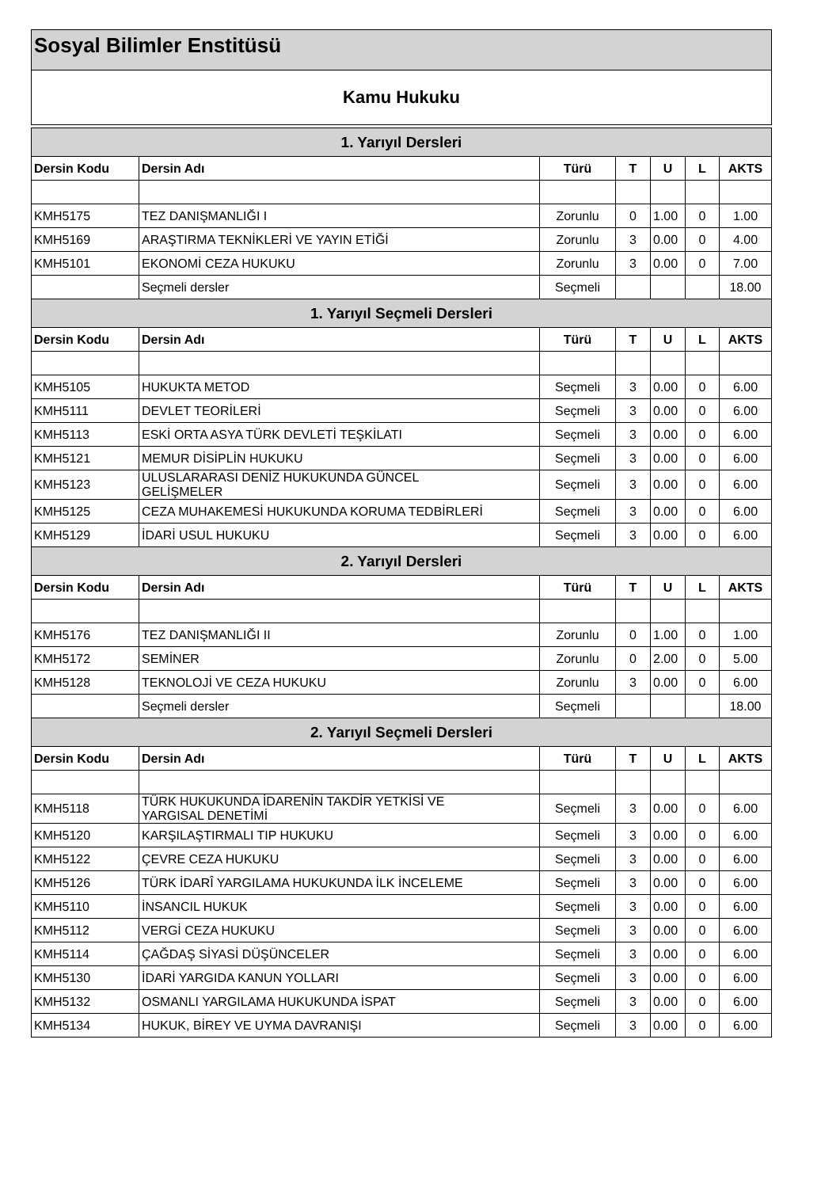Sosyal Bilimler Enstitüsü
Kamu Hukuku
| 1. Yarıyıl Dersleri | | | | | | |
| Dersin Kodu | Dersin Adı | Türü | T | U | L | AKTS |
| KMH5175 | TEZ DANIŞMANLIĞI I | Zorunlu | 0 | 1.00 | 0 | 1.00 |
| KMH5169 | ARAŞTIRMA TEKNİKLERİ VE YAYIN ETİĞİ | Zorunlu | 3 | 0.00 | 0 | 4.00 |
| KMH5101 | EKONOMİ CEZA HUKUKU | Zorunlu | 3 | 0.00 | 0 | 7.00 |
| | Seçmeli dersler | Seçmeli | | | | 18.00 |
| 1. Yarıyıl Seçmeli Dersleri | | | | | | |
| Dersin Kodu | Dersin Adı | Türü | T | U | L | AKTS |
| KMH5105 | HUKUKTA METOD | Seçmeli | 3 | 0.00 | 0 | 6.00 |
| KMH5111 | DEVLET TEORİLERİ | Seçmeli | 3 | 0.00 | 0 | 6.00 |
| KMH5113 | ESKİ ORTA ASYA TÜRK DEVLETİ TEŞKİLATI | Seçmeli | 3 | 0.00 | 0 | 6.00 |
| KMH5121 | MEMUR DİSİPLİN HUKUKU | Seçmeli | 3 | 0.00 | 0 | 6.00 |
| KMH5123 | ULUSLARARASI DENİZ HUKUKUNDA GÜNCEL GELİŞMELER | Seçmeli | 3 | 0.00 | 0 | 6.00 |
| KMH5125 | CEZA MUHAKEMESİ HUKUKUNDA KORUMA TEDBİRLERİ | Seçmeli | 3 | 0.00 | 0 | 6.00 |
| KMH5129 | İDARİ USUL HUKUKU | Seçmeli | 3 | 0.00 | 0 | 6.00 |
| 2. Yarıyıl Dersleri | | | | | | |
| Dersin Kodu | Dersin Adı | Türü | T | U | L | AKTS |
| KMH5176 | TEZ DANIŞMANLIĞI II | Zorunlu | 0 | 1.00 | 0 | 1.00 |
| KMH5172 | SEMİNER | Zorunlu | 0 | 2.00 | 0 | 5.00 |
| KMH5128 | TEKNOLOJİ VE CEZA HUKUKU | Zorunlu | 3 | 0.00 | 0 | 6.00 |
| | Seçmeli dersler | Seçmeli | | | | 18.00 |
| 2. Yarıyıl Seçmeli Dersleri | | | | | | |
| Dersin Kodu | Dersin Adı | Türü | T | U | L | AKTS |
| KMH5118 | TÜRK HUKUKUNDA İDARENİN TAKDİR YETKİSİ VE YARGISAL DENETİMİ | Seçmeli | 3 | 0.00 | 0 | 6.00 |
| KMH5120 | KARŞILAŞTIRMALI TIP HUKUKU | Seçmeli | 3 | 0.00 | 0 | 6.00 |
| KMH5122 | ÇEVRE CEZA HUKUKU | Seçmeli | 3 | 0.00 | 0 | 6.00 |
| KMH5126 | TÜRK İDARÎ YARGILAMA HUKUKUNDA İLK İNCELEME | Seçmeli | 3 | 0.00 | 0 | 6.00 |
| KMH5110 | İNSANCIL HUKUK | Seçmeli | 3 | 0.00 | 0 | 6.00 |
| KMH5112 | VERGİ CEZA HUKUKU | Seçmeli | 3 | 0.00 | 0 | 6.00 |
| KMH5114 | ÇAĞDAŞ SİYASİ DÜŞÜNCELER | Seçmeli | 3 | 0.00 | 0 | 6.00 |
| KMH5130 | İDARİ YARGIDA KANUN YOLLARI | Seçmeli | 3 | 0.00 | 0 | 6.00 |
| KMH5132 | OSMANLI YARGILAMA HUKUKUNDA İSPAT | Seçmeli | 3 | 0.00 | 0 | 6.00 |
| KMH5134 | HUKUK, BİREY VE UYMA DAVRANIŞI | Seçmeli | 3 | 0.00 | 0 | 6.00 |